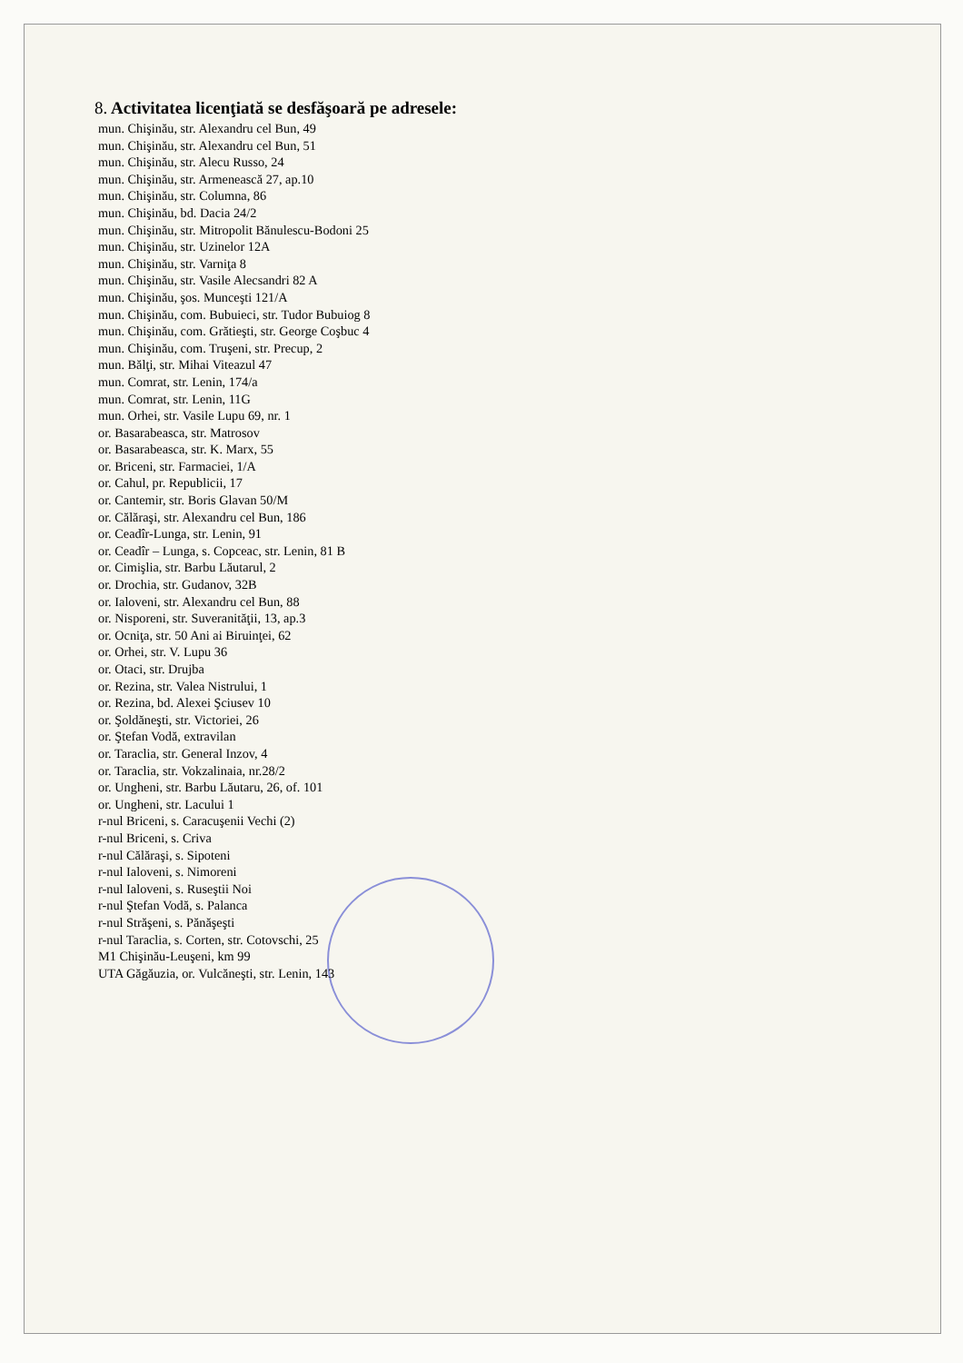8. Activitatea licenţiată se desfăşoară pe adresele:
mun. Chişinău, str. Alexandru cel Bun, 49
mun. Chişinău, str. Alexandru cel Bun, 51
mun. Chişinău, str. Alecu Russo, 24
mun. Chişinău, str. Armenească 27, ap.10
mun. Chişinău, str. Columna, 86
mun. Chişinău, bd. Dacia 24/2
mun. Chişinău, str. Mitropolit Bănulescu-Bodoni 25
mun. Chişinău, str. Uzinelor 12A
mun. Chişinău, str. Varniţa 8
mun. Chişinău, str. Vasile Alecsandri 82 A
mun. Chişinău, şos. Munceşti 121/A
mun. Chişinău, com. Bubuieci, str. Tudor Bubuiog 8
mun. Chişinău, com. Grătieşti, str. George Coşbuc 4
mun. Chişinău, com. Truşeni, str. Precup, 2
mun. Bălţi, str. Mihai Viteazul 47
mun. Comrat, str. Lenin, 174/a
mun. Comrat, str. Lenin, 11G
mun. Orhei, str. Vasile Lupu 69, nr. 1
or. Basarabeasca, str. Matrosov
or. Basarabeasca, str. K. Marx, 55
or. Briceni, str. Farmaciei, 1/A
or. Cahul, pr. Republicii, 17
or. Cantemir, str. Boris Glavan 50/M
or. Călăraşi, str. Alexandru cel Bun, 186
or. Ceadîr-Lunga, str. Lenin, 91
or. Ceadîr – Lunga, s. Copceac, str. Lenin, 81 B
or. Cimişlia, str. Barbu Lăutarul, 2
or. Drochia, str. Gudanov, 32B
or. Ialoveni, str. Alexandru cel Bun, 88
or. Nisporeni, str. Suveranităţii, 13, ap.3
or. Ocniţa, str. 50 Ani ai Biruinţei, 62
or. Orhei, str. V. Lupu 36
or. Otaci, str. Drujba
or. Rezina, str. Valea Nistrului, 1
or. Rezina, bd. Alexei Şciusev 10
or. Şoldăneşti, str. Victoriei, 26
or. Ştefan Vodă, extravilan
or. Taraclia, str. General Inzov, 4
or. Taraclia, str. Vokzalinaia, nr.28/2
or. Ungheni, str. Barbu Lăutaru, 26, of. 101
or. Ungheni, str. Lacului 1
r-nul Briceni, s. Caracuşenii Vechi (2)
r-nul Briceni, s. Criva
r-nul Călăraşi, s. Sipoteni
r-nul Ialoveni, s. Nimoreni
r-nul Ialoveni, s. Ruseştii Noi
r-nul Ştefan Vodă, s. Palanca
r-nul Străşeni, s. Pănăşeşti
r-nul Taraclia, s. Corten, str. Cotovschi, 25
M1 Chişinău-Leuşeni, km 99
UTA Găgăuzia, or. Vulcăneşti, str. Lenin, 143